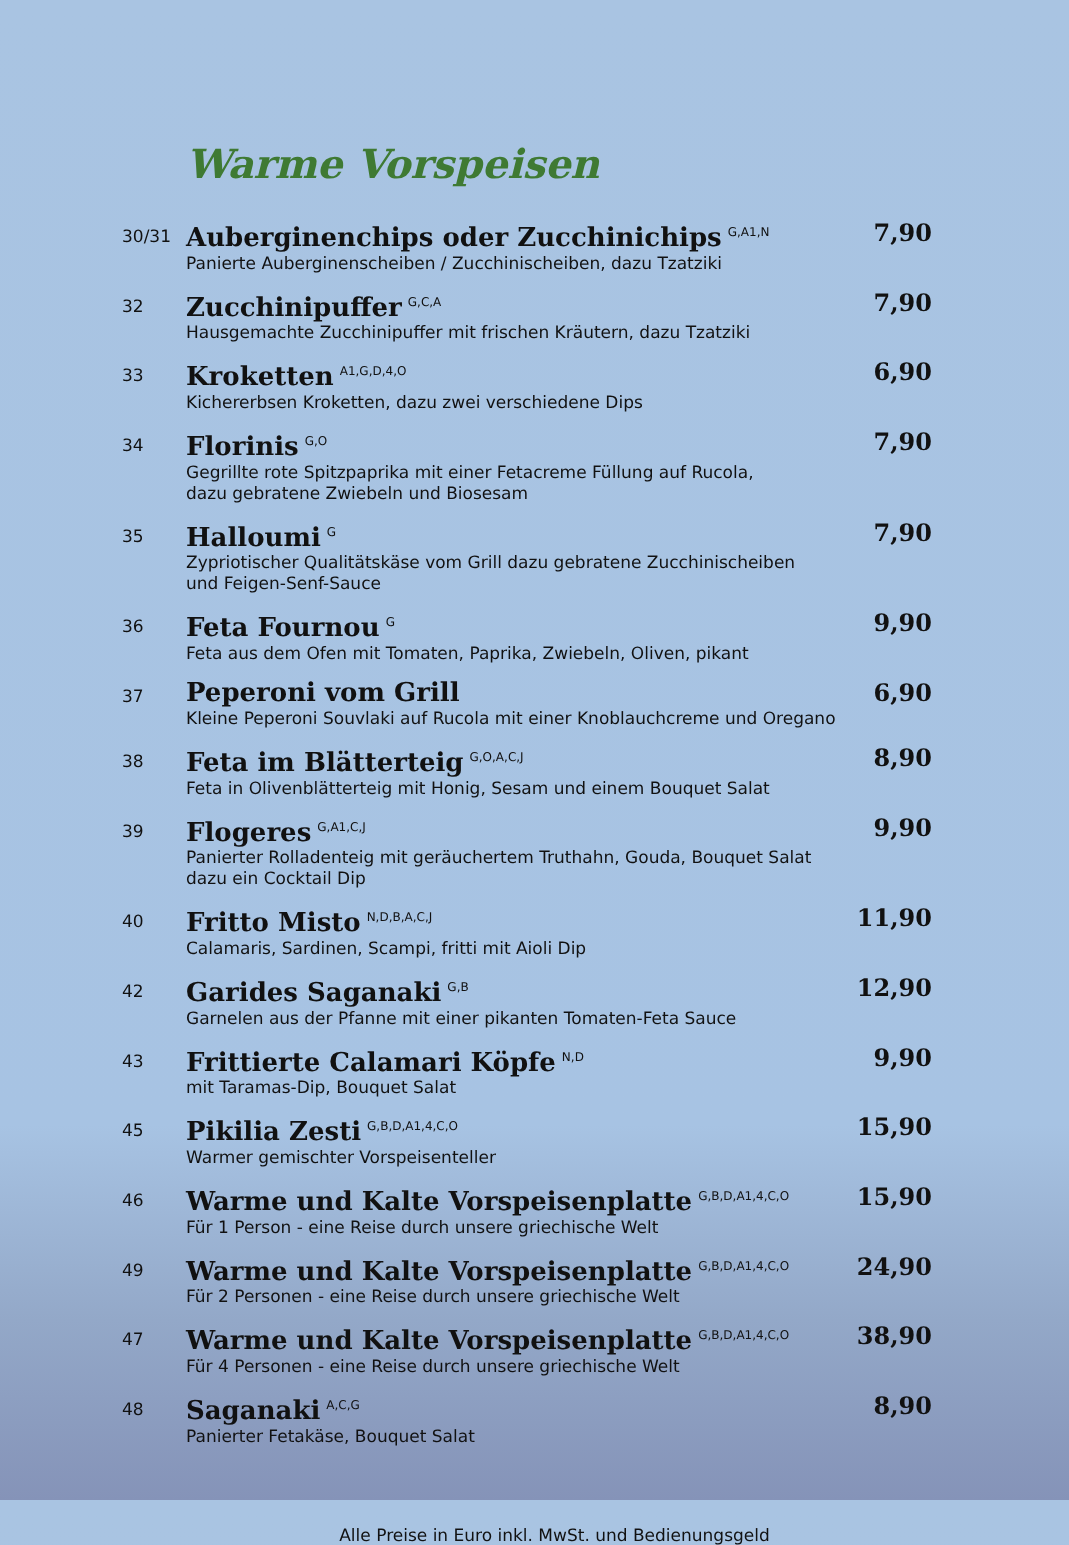Warme Vorspeisen
30/31
Auberginenchips oder Zucchinichips<sup>G,A1,N</sup>
Panierte Auberginenscheiben / Zucchinischeiben, dazu Tzatziki
7,90
32
Zucchinipuffer<sup>G,C,A</sup>
Hausgemachte Zucchinipuffer mit frischen Kräutern, dazu Tzatziki
7,90
33
Kroketten<sup>A1,G,D,4,O</sup>
Kichererbsen Kroketten, dazu zwei verschiedene Dips
6,90
34
Florinis<sup>G,O</sup>
Gegrillte rote Spitzpaprika mit einer Fetacreme Füllung auf Rucola,
dazu gebratene Zwiebeln und Biosesam
7,90
35
Halloumi<sup>G</sup>
Zypriotischer Qualitätskäse vom Grill dazu gebratene Zucchinischeiben
und Feigen-Senf-Sauce
7,90
36
Feta Fournou<sup>G</sup>
Feta aus dem Ofen mit Tomaten, Paprika, Zwiebeln, Oliven, pikant
9,90
37
Peperoni vom Grill
Kleine Peperoni Souvlaki auf Rucola mit einer Knoblauchcreme und Oregano
6,90
38
Feta im Blätterteig<sup>G,O,A,C,J</sup>
Feta in Olivenblätterteig mit Honig, Sesam und einem Bouquet Salat
8,90
39
Flogeres<sup>G,A1,C,J</sup>
Panierter Rolladenteig mit geräuchertem Truthahn, Gouda, Bouquet Salat
dazu ein Cocktail Dip
9,90
40
Fritto Misto<sup>N,D,B,A,C,J</sup>
Calamaris, Sardinen, Scampi, fritti mit Aioli Dip
11,90
42
Garides Saganaki<sup>G,B</sup>
Garnelen aus der Pfanne mit einer pikanten Tomaten-Feta Sauce
12,90
43
Frittierte Calamari Köpfe<sup>N,D</sup>
mit Taramas-Dip, Bouquet Salat
9,90
45
Pikilia Zesti<sup>G,B,D,A1,4,C,O</sup>
Warmer gemischter Vorspeisenteller
15,90
46
Warme und Kalte Vorspeisenplatte<sup>G,B,D,A1,4,C,O</sup>
Für 1 Person - eine Reise durch unsere griechische Welt
15,90
49
Warme und Kalte Vorspeisenplatte<sup>G,B,D,A1,4,C,O</sup>
Für 2 Personen - eine Reise durch unsere griechische Welt
24,90
47
Warme und Kalte Vorspeisenplatte<sup>G,B,D,A1,4,C,O</sup>
Für 4 Personen - eine Reise durch unsere griechische Welt
38,90
48
Saganaki<sup>A,C,G</sup>
Panierter Fetakäse, Bouquet Salat
8,90
Alle Preise in Euro inkl. MwSt. und Bedienungsgeld